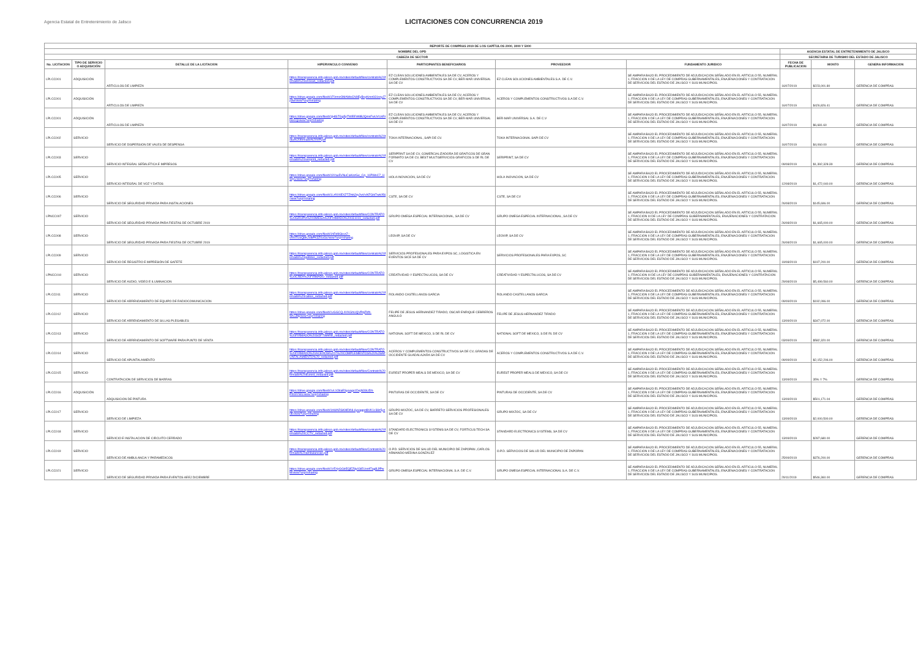Agencia Estatal de Entretenimiento de Jalisco
LICITACIONES CON CONCURRENCIA 2019
| REPORTE DE COMPRAS 2019 DE LOS CAPÍTULOS 2000, 3000 Y 5000 | | | | | | | | | |
| --- | --- | --- | --- | --- | --- | --- | --- | --- | --- |
| NOMBRE DEL OPD | | | | | | | AGENCIA ESTATAL DE ENTRETENIMIENTO DE JALISCO | | |
| CABEZA DE SECTOR | | | | | | | SECRETARIA DE TURISMO DEL ESTADO DE JALISCO | | |
| No. LICITACION | TIPO DE SERVICIO O ADQUISICIÓN | DETALLE DE LA LICITACION | HIPERVINCULO CONVENIO | PARTICIPANTES BENEFICIARIOS | PROVEEDOR | FUNDAMENTO JURIDICO | FECHA DE PUBLICACION | MONTO | GENERA INFORMACION |
| LPLCC001 | ADQUISICIÓN | ARTICULOS DE LIMPIEZA | https://transparencia.info.jalisco.gob.mx/sites/default/files/contrato%20firmado%20ezclean_redacted.pdf | EZ CLEAN SOLUCIONES AMBIENTALES SA DE CV, ACEROS Y COMPLEMENTOS CONSTRUCTIVOS SA DE CV, BER-MAR UNIVERSAL SA DE CV | EZ CLEAN SOLUCIONES AMBIENTALES S.A. DE C.V. | SE AMPARA BAJO EL PROCEDIMIENTO DE ADJUDICACION SEÑALADO EN EL ARTICULO 55, NUMERAL 1, FRACCION II DE LA LEY DE COMPRAS GUBERNAMENTALES, ENAJENACIONES Y CONTRATACION DE SERVICIOS DEL ESTADO DE JALISCO Y SUS MUNICIPIOS. | 16/07/2019 | $223,001.80 | GERENCIA DE COMPRAS |
| LPLCC001 | ADQUISICIÓN | ARTICULOS DE LIMPIEZA | https://drive.google.com/file/d/1F0rmzOMAMoCN9EyBvyKmn931ssyJ7p3w/view?usp=sharing | EZ CLEAN SOLUCIONES AMBIENTALES SA DE CV, ACEROS Y COMPLEMENTOS CONSTRUCTIVOS SA DE CV, BER-MAR UNIVERSAL SA DE CV | ACEROS Y COMPLEMENTOS CONSTRUCTIVOS S.A DE C.V. | SE AMPARA BAJO EL PROCEDIMIENTO DE ADJUDICACION SEÑALADO EN EL ARTICULO 55, NUMERAL 1, FRACCION II DE LA LEY DE COMPRAS GUBERNAMENTALES, ENAJENACIONES Y CONTRATACION DE SERVICIOS DEL ESTADO DE JALISCO Y SUS MUNICIPIOS. | 16/07/2019 | $426,826.41 | GERENCIA DE COMPRAS |
| LPLCC001 | ADQUISICIÓN | ARTICULOS DE LIMPIEZA | https://drive.google.com/file/d/1jHtSTGg5pTWEEW8BJQmsFwUVUsRrbGCQ/view?usp=sharing | EZ CLEAN SOLUCIONES AMBIENTALES SA DE CV, ACEROS Y COMPLEMENTOS CONSTRUCTIVOS SA DE CV, BER-MAR UNIVERSAL SA DE CV | BER-MAR UNIVERSAL S.A. DE C.V | SE AMPARA BAJO EL PROCEDIMIENTO DE ADJUDICACION SEÑALADO EN EL ARTICULO 55, NUMERAL 1, FRACCION II DE LA LEY DE COMPRAS GUBERNAMENTALES, ENAJENACIONES Y CONTRATACION DE SERVICIOS DEL ESTADO DE JALISCO Y SUS MUNICIPIOS. | 16/07/2019 | $6,681.60 | GERENCIA DE COMPRAS |
| LPLCC002 | SERVICIO | SERVICIO DE DISPERSION DE VALES DE DESPENSA | https://transparencia.info.jalisco.gob.mx/sites/default/files/contrato%20toka%20firmado%20VP.pdf | TOKA INTERNACIONAL, SAPI DE CV. | TOKA INTERNACIONAL SAPI DE CV | SE AMPARA BAJO EL PROCEDIMIENTO DE ADJUDICACION SEÑALADO EN EL ARTICULO 55, NUMERAL 1, FRACCION II DE LA LEY DE COMPRAS GUBERNAMENTALES, ENAJENACIONES Y CONTRATACION DE SERVICIOS DEL ESTADO DE JALISCO Y SUS MUNICIPIOS. | 16/07/2019 | $4,060.00 | GERENCIA DE COMPRAS |
| LPLCC003 | SERVICIO | SERVICIO INTEGRAL SEÑALETICA E IMPRESOS | https://transparencia.info.jalisco.gob.mx/sites/default/files/contrato%20firmado%20seriprint_redacted.pdf | SERIPRINT SA DE CV, COMERCIALIZADORA DE GRAFICOS DE GRAN FORMATO SA DE CV, BEST MULTISERVICIOS GRAFICOS S DE RL DE CV | SERIPRINT, SA DE CV | SE AMPARA BAJO EL PROCEDIMIENTO DE ADJUDICACION SEÑALADO EN EL ARTICULO 55, NUMERAL 1, FRACCION II DE LA LEY DE COMPRAS GUBERNAMENTALES, ENAJENACIONES Y CONTRATACION DE SERVICIOS DEL ESTADO DE JALISCO Y SUS MUNICIPIOS. | 09/08/2019 | $1,392,328.39 | GERENCIA DE COMPRAS |
| LPLCC005 | SERVICIO | SERVICIO INTEGRAL DE VOZ Y DATOS | https://drive.google.com/file/d/19Yau5VNuCaKozGe_Cq_11PWoC7_UWp1/view?usp=sharing | HOLA INOVACION, SA DE CV | HOLA INOVACION, SA DE CV | SE AMPARA BAJO EL PROCEDIMIENTO DE ADJUDICACION SEÑALADO EN EL ARTICULO 55, NUMERAL 1, FRACCION II DE LA LEY DE COMPRAS GUBERNAMENTALES, ENAJENACIONES Y CONTRATACION DE SERVICIOS DEL ESTADO DE JALISCO Y SUS MUNICIPIOS. | 12/08/2019 | $1,472,040.00 | GERENCIA DE COMPRAS |
| LPLCC006 | SERVICIO | SERVICIO DE SEGURIDAD PRIVADA PARA INSTALACIONES | https://drive.google.com/file/d/1LzfXXlEXZTZHdJzy2wVxNTGbl7wk056/view?usp=sharing | CSTE, SA DE CV | CSTE, SA DE CV | SE AMPARA BAJO EL PROCEDIMIENTO DE ADJUDICACION SEÑALADO EN EL ARTICULO 55, NUMERAL 1, FRACCION II DE LA LEY DE COMPRAS GUBERNAMENTALES, ENAJENACIONES Y CONTRATACION DE SERVICIOS DEL ESTADO DE JALISCO Y SUS MUNICIPIOS. | 26/08/2019 | $145,696.00 | GERENCIA DE COMPRAS |
| LPNCC007 | SERVICIO | SERVICIO DE SEGURIDAD PRIVADA PARA FIESTAS DE OCTUBRE 2019 | https://transparencia.info.jalisco.gob.mx/sites/default/files/CONTRATO%20GRUPO%20OMEGA%20FIRMADO%20031019_redacted.pdf | GRUPO OMEGA ESPECIAL INTERNACIONAL, SA DE CV | GRUPO OMEGA ESPECIAL INTERNACIONAL, SA DE CV | SE AMPARA BAJO EL PROCEDIMIENTO DE ADJUDICACION SEÑALADO EN EL ARTICULO 55, NUMERAL 1, FRACCION III DE LA LEY DE COMPRAS GUBERNAMENTALES, ENAJENACIONES Y CONTRATACION DE SERVICIOS DEL ESTADO DE JALISCO Y SUS MUNICIPIOS. | 26/08/2019 | $1,665,000.00 | GERENCIA DE COMPRAS |
| LPLCC008 | SERVICIO | SERVICIO DE SEGURIDAD PRIVADA PARA FIESTAS DE OCTUBRE 2019 | https://drive.google.com/file/d/1hRd9GkczZ--vRNTUoQ8K2xBPK3Z0uGc/view?usp=sharing | LEOVIP, SA DE CV | LEOVIP, SA DE CV | SE AMPARA BAJO EL PROCEDIMIENTO DE ADJUDICACION SEÑALADO EN EL ARTICULO 55, NUMERAL 1, FRACCION II DE LA LEY DE COMPRAS GUBERNAMENTALES, ENAJENACIONES Y CONTRATACION DE SERVICIOS DEL ESTADO DE JALISCO Y SUS MUNICIPIOS. | 26/08/2019 | $1,665,000.00 | GERENCIA DE COMPRAS |
| LPLCC009 | SERVICIO | SERVICIO DE REGISTRO E IMPRESIÓN DE GAFETE | https://transparencia.info.jalisco.gob.mx/sites/default/files/contrato%20firmado%20gafetes_redacted.pdf | SERVICIOS PROFESIONALES PARA EXPOS SC, LOGISTICA EN EVENTOS SICE SA DE CV | SERVICIOS PROFESIONALES PARA EXPOS, SC | SE AMPARA BAJO EL PROCEDIMIENTO DE ADJUDICACION SEÑALADO EN EL ARTICULO 55, NUMERAL 1, FRACCION II DE LA LEY DE COMPRAS GUBERNAMENTALES, ENAJENACIONES Y CONTRATACION DE SERVICIOS DEL ESTADO DE JALISCO Y SUS MUNICIPIOS. | 19/08/2019 | $197,200.00 | GERENCIA DE COMPRAS |
| LPNCC010 | SERVICIO | SERVICIO DE AUDIO, VIDEO E ILUMINACION | https://transparencia.info.jalisco.gob.mx/sites/default/files/CONTRATO%20CREA%20FIRMADO_redacted.pdf | CREATIVIDAD Y ESPECTALUCOS, SA DE CV | CREATIVIDAD Y ESPECTALUCOS, SA DE CV | SE AMPARA BAJO EL PROCEDIMIENTO DE ADJUDICACION SEÑALADO EN EL ARTICULO 55, NUMERAL 1, FRACCION III DE LA LEY DE COMPRAS GUBERNAMENTALES, ENAJENACIONES Y CONTRATACION DE SERVICIOS DEL ESTADO DE JALISCO Y SUS MUNICIPIOS. | 29/08/2019 | $5,499,560.00 | GERENCIA DE COMPRAS |
| LPLCC011 | SERVICIO | SERVICIO DE ARRENDAMIENTO DE EQUIPO DE RADIOCOMUNICACION | https://transparencia.info.jalisco.gob.mx/sites/default/files/contrato%20firmado%20radios_redacted.pdf | ROLANDO CASTELLANOS GARCIA | ROLANDO CASTELLANOS GARCIA | SE AMPARA BAJO EL PROCEDIMIENTO DE ADJUDICACION SEÑALADO EN EL ARTICULO 55, NUMERAL 1, FRACCION II DE LA LEY DE COMPRAS GUBERNAMENTALES, ENAJENACIONES Y CONTRATACION DE SERVICIOS DEL ESTADO DE JALISCO Y SUS MUNICIPIOS. | 09/09/2019 | $192,096.00 | GERENCIA DE COMPRAS |
| LPLCC012 | SERVICIO | SERVICIO DE ARRENDAMIENTO DE SILLAS PLEGABLES | https://drive.google.com/file/d/1vGGCQ-AYKGhUQVPqjTsfh-WCiJtq/view?usp=sharing | FELIPE DE JESUS HERNANDEZ TIRADO, OSCAR ENRIQUE CEBREROS ANGULO | FELIPE DE JESUS HERNANDEZ TIRADO | SE AMPARA BAJO EL PROCEDIMIENTO DE ADJUDICACION SEÑALADO EN EL ARTICULO 55, NUMERAL 1, FRACCION II DE LA LEY DE COMPRAS GUBERNAMENTALES, ENAJENACIONES Y CONTRATACION DE SERVICIOS DEL ESTADO DE JALISCO Y SUS MUNICIPIOS. | 13/09/2019 | $347,072.00 | GERENCIA DE COMPRAS |
| LPLCC013 | SERVICIO | SERVICIO DE ARRENDAMIENTO DE SOFTWARE PARA PUNTO DE VENTA | https://transparencia.info.jalisco.gob.mx/sites/default/files/CONTRATO%20FIRMADO%20SOFTWARE_redacted.pdf | NATIONAL SOFT DE MEXICO, S DE RL DE CV | NATIONAL SOFT DE MEXICO, S DE RL DE CV | SE AMPARA BAJO EL PROCEDIMIENTO DE ADJUDICACION SEÑALADO EN EL ARTICULO 55, NUMERAL 1, FRACCION II DE LA LEY DE COMPRAS GUBERNAMENTALES, ENAJENACIONES Y CONTRATACION DE SERVICIOS DEL ESTADO DE JALISCO Y SUS MUNICIPIOS. | 03/09/2019 | $582,320.00 | GERENCIA DE COMPRAS |
| LPLCC014 | SERVICIO | SERVICIO DE APUNTALAMIENTO | https://transparencia.info.jalisco.gob.mx/sites/default/files/CONTRATO%20FIRMADO%20ACEROS%20Y%20COMPLEMENTOS%20%28APUNTALAMIENTO%29_redacted.pdf | ACEROS Y COMPLEMENTOS CONSTRUCTIVOS SA DE CV, GRADAS DE OCCIDENTE GUADALAJARA SA DE CV | ACEROS Y COMPLEMENTOS CONSTRUCTIVOS S.A DE C.V. | SE AMPARA BAJO EL PROCEDIMIENTO DE ADJUDICACION SEÑALADO EN EL ARTICULO 55, NUMERAL 1, FRACCION II DE LA LEY DE COMPRAS GUBERNAMENTALES, ENAJENACIONES Y CONTRATACION DE SERVICIOS DEL ESTADO DE JALISCO Y SUS MUNICIPIOS. | 09/09/2019 | $2,152,206.00 | GERENCIA DE COMPRAS |
| LPLCC015 | SERVICIO | CONTRATACION DE SERVICIOS DE BARRAS | https://transparencia.info.jalisco.gob.mx/sites/default/files/Contrato%20firmado%20Eurest_redacted.pdf | EUREST PROPER MEALS DE MEXICO, SA DE CV | EUREST PROPER MEALS DE MEXICO, SA DE CV | SE AMPARA BAJO EL PROCEDIMIENTO DE ADJUDICACION SEÑALADO EN EL ARTICULO 55, NUMERAL 1, FRACCION II DE LA LEY DE COMPRAS GUBERNAMENTALES, ENAJENACIONES Y CONTRATACION DE SERVICIOS DEL ESTADO DE JALISCO Y SUS MUNICIPIOS. | 13/09/2019 | 35% Y 7% | GERENCIA DE COMPRAS |
| LPLCC016 | ADQUISICIÓN | ADQUISICION DE PINTURA | https://drive.google.com/file/d/1vL1OilaESyaagx1DejN3SUDh-Ph09YWc/view?usp=sharing | PINTURAS DE OCCIDENTE, SA DE CV | PINTURAS DE OCCIDENTE, SA DE CV | SE AMPARA BAJO EL PROCEDIMIENTO DE ADJUDICACION SEÑALADO EN EL ARTICULO 55, NUMERAL 1, FRACCION II DE LA LEY DE COMPRAS GUBERNAMENTALES, ENAJENACIONES Y CONTRATACION DE SERVICIOS DEL ESTADO DE JALISCO Y SUS MUNICIPIOS. | 13/09/2019 | $501,171.04 | GERENCIA DE COMPRAS |
| LPLCC017 | SERVICIO | SERVICIO DE LIMPIEZA | https://drive.google.com/file/d/1bWARSKMDINL6yxiggpd8VK1c38z5yz0E/view?usp=sharing | GRUPO MIXZOC, SA DE CV, BARRETO SERVICIOS PROFESIONALES SA DE CV | GRUPO MIXZOC, SA DE CV | SE AMPARA BAJO EL PROCEDIMIENTO DE ADJUDICACION SEÑALADO EN EL ARTICULO 55, NUMERAL 1, FRACCION II DE LA LEY DE COMPRAS GUBERNAMENTALES, ENAJENACIONES Y CONTRATACION DE SERVICIOS DEL ESTADO DE JALISCO Y SUS MUNICIPIOS. | 13/09/2019 | $2,000,500.00 | GERENCIA DE COMPRAS |
| LPLCC018 | SERVICIO | SERVICIO E INSTALACION DE CIRCUITO CERRADO | https://transparencia.info.jalisco.gob.mx/sites/default/files/contrato%20firmado%20CCTV_redacted.pdf | STANDARD ELECTRONICS SYSTEMS SA DE CV, FORTICUS TECH SA DE CV | STANDARD ELECTRONICS SYSTEMS, SA DE CV | SE AMPARA BAJO EL PROCEDIMIENTO DE ADJUDICACION SEÑALADO EN EL ARTICULO 55, NUMERAL 1, FRACCION II DE LA LEY DE COMPRAS GUBERNAMENTALES, ENAJENACIONES Y CONTRATACION DE SERVICIOS DEL ESTADO DE JALISCO Y SUS MUNICIPIOS. | 13/09/2019 | $287,680.00 | GERENCIA DE COMPRAS |
| LPLCC019 | SERVICIO | SERVICIO DE AMBULANCIA Y PARAMEDICOS | https://transparencia.info.jalisco.gob.mx/sites/default/files/Contrato%20firmado%20ambulancias.pdf | O.P.D. SERVICIOS DE SALUD DEL MUNICIPIO DE ZAPOPAN ,CARLOS ARMANDO MEDINA GONZÁLEZ | O.P.D. SERVICIOS DE SALUD DEL MUNICIPIO DE ZAPOPAN | SE AMPARA BAJO EL PROCEDIMIENTO DE ADJUDICACION SEÑALADO EN EL ARTICULO 55, NUMERAL 1, FRACCION II DE LA LEY DE COMPRAS GUBERNAMENTALES, ENAJENACIONES Y CONTRATACION DE SERVICIOS DEL ESTADO DE JALISCO Y SUS MUNICIPIOS. | 25/09/2019 | $376,200.00 | GERENCIA DE COMPRAS |
| LPLCC021 | SERVICIO | SERVICIO DE SEGURIDAD PRIVADA PARA EVENTOS AEEJ DICIEMBRE | https://drive.google.com/file/d/1V5YpGGlrEQEZ8y03iEUsnlf7agBJfPwM/view?usp=sharing | GRUPO OMEGA ESPECIAL INTERNACIONAL S.A. DE C.V. | GRUPO OMEGA ESPECIAL INTERNACIONAL S.A. DE C.V. | SE AMPARA BAJO EL PROCEDIMIENTO DE ADJUDICACION SEÑALADO EN EL ARTICULO 55, NUMERAL 1, FRACCION II DE LA LEY DE COMPRAS GUBERNAMENTALES, ENAJENACIONES Y CONTRATACION DE SERVICIOS DEL ESTADO DE JALISCO Y SUS MUNICIPIOS. | 29/11/2019 | $546,360.00 | GERENCIA DE COMPRAS |